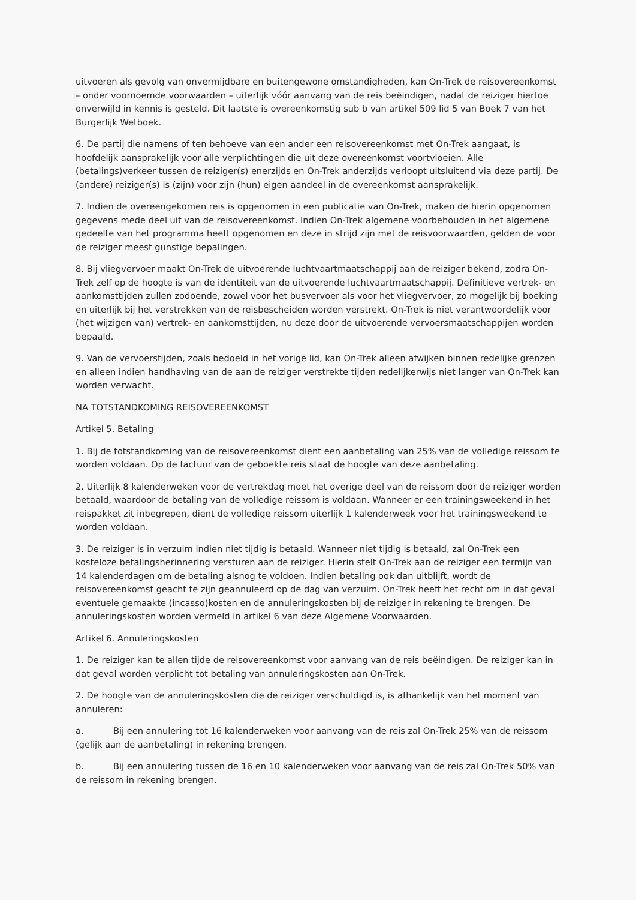uitvoeren als gevolg van onvermijdbare en buitengewone omstandigheden, kan On-Trek de reisovereenkomst – onder voornoemde voorwaarden – uiterlijk vóór aanvang van de reis beëindigen, nadat de reiziger hiertoe onverwijld in kennis is gesteld. Dit laatste is overeenkomstig sub b van artikel 509 lid 5 van Boek 7 van het Burgerlijk Wetboek.
6. De partij die namens of ten behoeve van een ander een reisovereenkomst met On-Trek aangaat, is hoofdelijk aansprakelijk voor alle verplichtingen die uit deze overeenkomst voortvloeien. Alle (betalings)verkeer tussen de reiziger(s) enerzijds en On-Trek anderzijds verloopt uitsluitend via deze partij. De (andere) reiziger(s) is (zijn) voor zijn (hun) eigen aandeel in de overeenkomst aansprakelijk.
7. Indien de overeengekomen reis is opgenomen in een publicatie van On-Trek, maken de hierin opgenomen gegevens mede deel uit van de reisovereenkomst. Indien On-Trek algemene voorbehouden in het algemene gedeelte van het programma heeft opgenomen en deze in strijd zijn met de reisvoorwaarden, gelden de voor de reiziger meest gunstige bepalingen.
8. Bij vliegvervoer maakt On-Trek de uitvoerende luchtvaartmaatschappij aan de reiziger bekend, zodra On-Trek zelf op de hoogte is van de identiteit van de uitvoerende luchtvaartmaatschappij. Definitieve vertrek- en aankomsttijden zullen zodoende, zowel voor het busvervoer als voor het vliegvervoer, zo mogelijk bij boeking en uiterlijk bij het verstrekken van de reisbescheiden worden verstrekt. On-Trek is niet verantwoordelijk voor (het wijzigen van) vertrek- en aankomsttijden, nu deze door de uitvoerende vervoersmaatschappijen worden bepaald.
9. Van de vervoerstijden, zoals bedoeld in het vorige lid, kan On-Trek alleen afwijken binnen redelijke grenzen en alleen indien handhaving van de aan de reiziger verstrekte tijden redelijkerwijs niet langer van On-Trek kan worden verwacht.
NA TOTSTANDKOMING REISOVEREENKOMST
Artikel 5. Betaling
1. Bij de totstandkoming van de reisovereenkomst dient een aanbetaling van 25% van de volledige reissom te worden voldaan. Op de factuur van de geboekte reis staat de hoogte van deze aanbetaling.
2. Uiterlijk 8 kalenderweken voor de vertrekdag moet het overige deel van de reissom door de reiziger worden betaald, waardoor de betaling van de volledige reissom is voldaan. Wanneer er een trainingsweekend in het reispakket zit inbegrepen, dient de volledige reissom uiterlijk 1 kalenderweek voor het trainingsweekend te worden voldaan.
3. De reiziger is in verzuim indien niet tijdig is betaald. Wanneer niet tijdig is betaald, zal On-Trek een kosteloze betalingsherinnering versturen aan de reiziger. Hierin stelt On-Trek aan de reiziger een termijn van 14 kalenderdagen om de betaling alsnog te voldoen. Indien betaling ook dan uitblijft, wordt de reisovereenkomst geacht te zijn geannuleerd op de dag van verzuim. On-Trek heeft het recht om in dat geval eventuele gemaakte (incasso)kosten en de annuleringskosten bij de reiziger in rekening te brengen. De annuleringskosten worden vermeld in artikel 6 van deze Algemene Voorwaarden.
Artikel 6. Annuleringskosten
1. De reiziger kan te allen tijde de reisovereenkomst voor aanvang van de reis beëindigen. De reiziger kan in dat geval worden verplicht tot betaling van annuleringskosten aan On-Trek.
2. De hoogte van de annuleringskosten die de reiziger verschuldigd is, is afhankelijk van het moment van annuleren:
a. Bij een annulering tot 16 kalenderweken voor aanvang van de reis zal On-Trek 25% van de reissom (gelijk aan de aanbetaling) in rekening brengen.
b. Bij een annulering tussen de 16 en 10 kalenderweken voor aanvang van de reis zal On-Trek 50% van de reissom in rekening brengen.